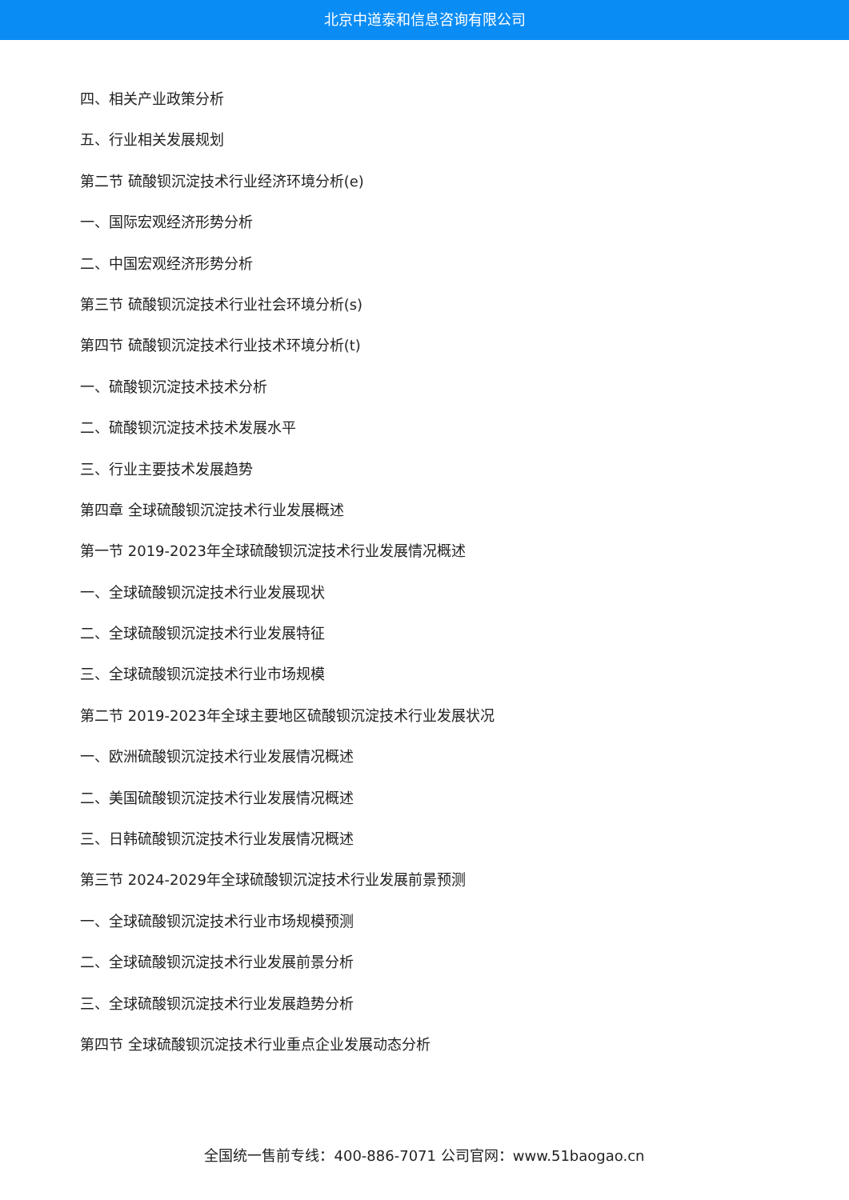北京中道泰和信息咨询有限公司
四、相关产业政策分析
五、行业相关发展规划
第二节 硫酸钡沉淀技术行业经济环境分析(e)
一、国际宏观经济形势分析
二、中国宏观经济形势分析
第三节 硫酸钡沉淀技术行业社会环境分析(s)
第四节 硫酸钡沉淀技术行业技术环境分析(t)
一、硫酸钡沉淀技术技术分析
二、硫酸钡沉淀技术技术发展水平
三、行业主要技术发展趋势
第四章 全球硫酸钡沉淀技术行业发展概述
第一节 2019-2023年全球硫酸钡沉淀技术行业发展情况概述
一、全球硫酸钡沉淀技术行业发展现状
二、全球硫酸钡沉淀技术行业发展特征
三、全球硫酸钡沉淀技术行业市场规模
第二节 2019-2023年全球主要地区硫酸钡沉淀技术行业发展状况
一、欧洲硫酸钡沉淀技术行业发展情况概述
二、美国硫酸钡沉淀技术行业发展情况概述
三、日韩硫酸钡沉淀技术行业发展情况概述
第三节 2024-2029年全球硫酸钡沉淀技术行业发展前景预测
一、全球硫酸钡沉淀技术行业市场规模预测
二、全球硫酸钡沉淀技术行业发展前景分析
三、全球硫酸钡沉淀技术行业发展趋势分析
第四节 全球硫酸钡沉淀技术行业重点企业发展动态分析
全国统一售前专线：400-886-7071 公司官网：www.51baogao.cn